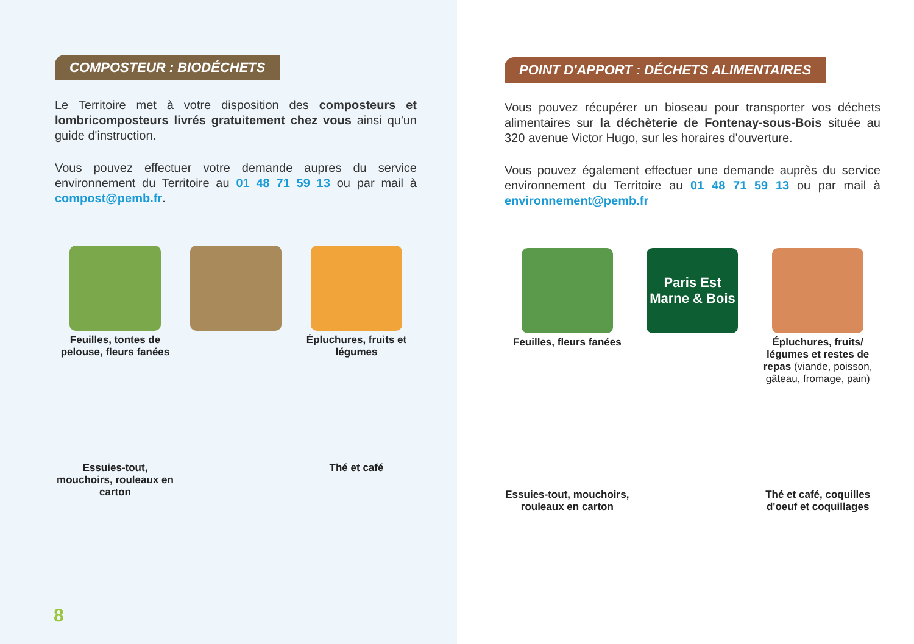COMPOSTEUR : BIODÉCHETS
Le Territoire met à votre disposition des composteurs et lombricomposteurs livrés gratuitement chez vous ainsi qu'un guide d'instruction.
Vous pouvez effectuer votre demande aupres du service environnement du Territoire au 01 48 71 59 13 ou par mail à compost@pemb.fr.
Feuilles, tontes de pelouse, fleurs fanées
Épluchures, fruits et légumes
Essuies-tout, mouchoirs, rouleaux en carton
Thé et café
8
POINT D'APPORT : DÉCHETS ALIMENTAIRES
Vous pouvez récupérer un bioseau pour transporter vos déchets alimentaires sur la déchèterie de Fontenay-sous-Bois située au 320 avenue Victor Hugo, sur les horaires d'ouverture.
Vous pouvez également effectuer une demande auprès du service environnement du Territoire au 01 48 71 59 13 ou par mail à environnement@pemb.fr
Feuilles, fleurs fanées
Paris Est
Marne & Bois
Épluchures, fruits/ légumes et restes de repas (viande, poisson, gâteau, fromage, pain)
Essuies-tout, mouchoirs, rouleaux en carton
Thé et café, coquilles d'oeuf et coquillages